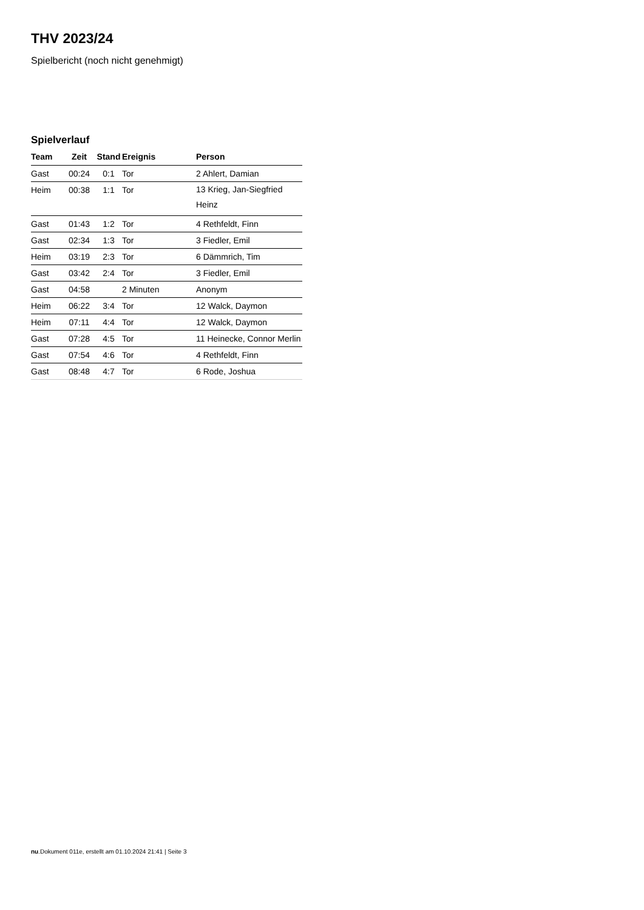THV 2023/24
Spielbericht (noch nicht genehmigt)
Spielverlauf
| Team | Zeit | Stand | Ereignis | Person |
| --- | --- | --- | --- | --- |
| Gast | 00:24 | 0:1 | Tor | 2 Ahlert, Damian |
| Heim | 00:38 | 1:1 | Tor | 13 Krieg, Jan-Siegfried Heinz |
| Gast | 01:43 | 1:2 | Tor | 4 Rethfeldt, Finn |
| Gast | 02:34 | 1:3 | Tor | 3 Fiedler, Emil |
| Heim | 03:19 | 2:3 | Tor | 6 Dämmrich, Tim |
| Gast | 03:42 | 2:4 | Tor | 3 Fiedler, Emil |
| Gast | 04:58 | | 2 Minuten | Anonym |
| Heim | 06:22 | 3:4 | Tor | 12 Walck, Daymon |
| Heim | 07:11 | 4:4 | Tor | 12 Walck, Daymon |
| Gast | 07:28 | 4:5 | Tor | 11 Heinecke, Connor Merlin |
| Gast | 07:54 | 4:6 | Tor | 4 Rethfeldt, Finn |
| Gast | 08:48 | 4:7 | Tor | 6 Rode, Joshua |
nu.Dokument 011e, erstellt am 01.10.2024 21:41 | Seite 3